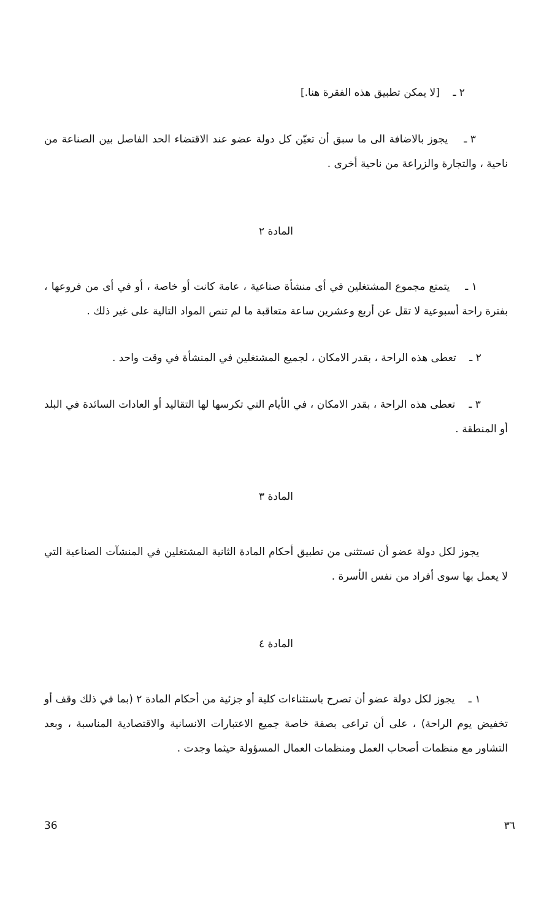٢ ـ [لا يمكن تطبيق هذه الفقرة هنا.]
٣ ـ يجوز بالاضافة الى ما سبق أن تعيّن كل دولة عضو عند الاقتضاء الحد الفاصل بين الصناعة من ناحية ، والتجارة والزراعة من ناحية أخرى .
المادة ٢
١ ـ يتمتع مجموع المشتغلين في أى منشأة صناعية ، عامة كانت أو خاصة ، أو في أى من فروعها ، بفترة راحة أسبوعية لا تقل عن أربع وعشرين ساعة متعاقبة ما لم تنص المواد التالية على غير ذلك .
٢ ـ تعطى هذه الراحة ، بقدر الامكان ، لجميع المشتغلين في المنشأة في وقت واحد .
٣ ـ تعطى هذه الراحة ، بقدر الامكان ، في الأيام التي تكرسها لها التقاليد أو العادات السائدة في البلد أو المنطقة .
المادة ٣
يجوز لكل دولة عضو أن تستثنى من تطبيق أحكام المادة الثانية المشتغلين في المنشآت الصناعية التي لا يعمل بها سوى أفراد من نفس الأسرة .
المادة ٤
١ ـ يجوز لكل دولة عضو أن تصرح باستثناءات كلية أو جزئية من أحكام المادة ٢ (بما في ذلك وقف أو تخفيض يوم الراحة) ، على أن تراعى بصفة خاصة جميع الاعتبارات الانسانية والاقتصادية المناسبة ، وبعد التشاور مع منظمات أصحاب العمل ومنظمات العمال المسؤولة حيثما وجدت .
36 ٣٦